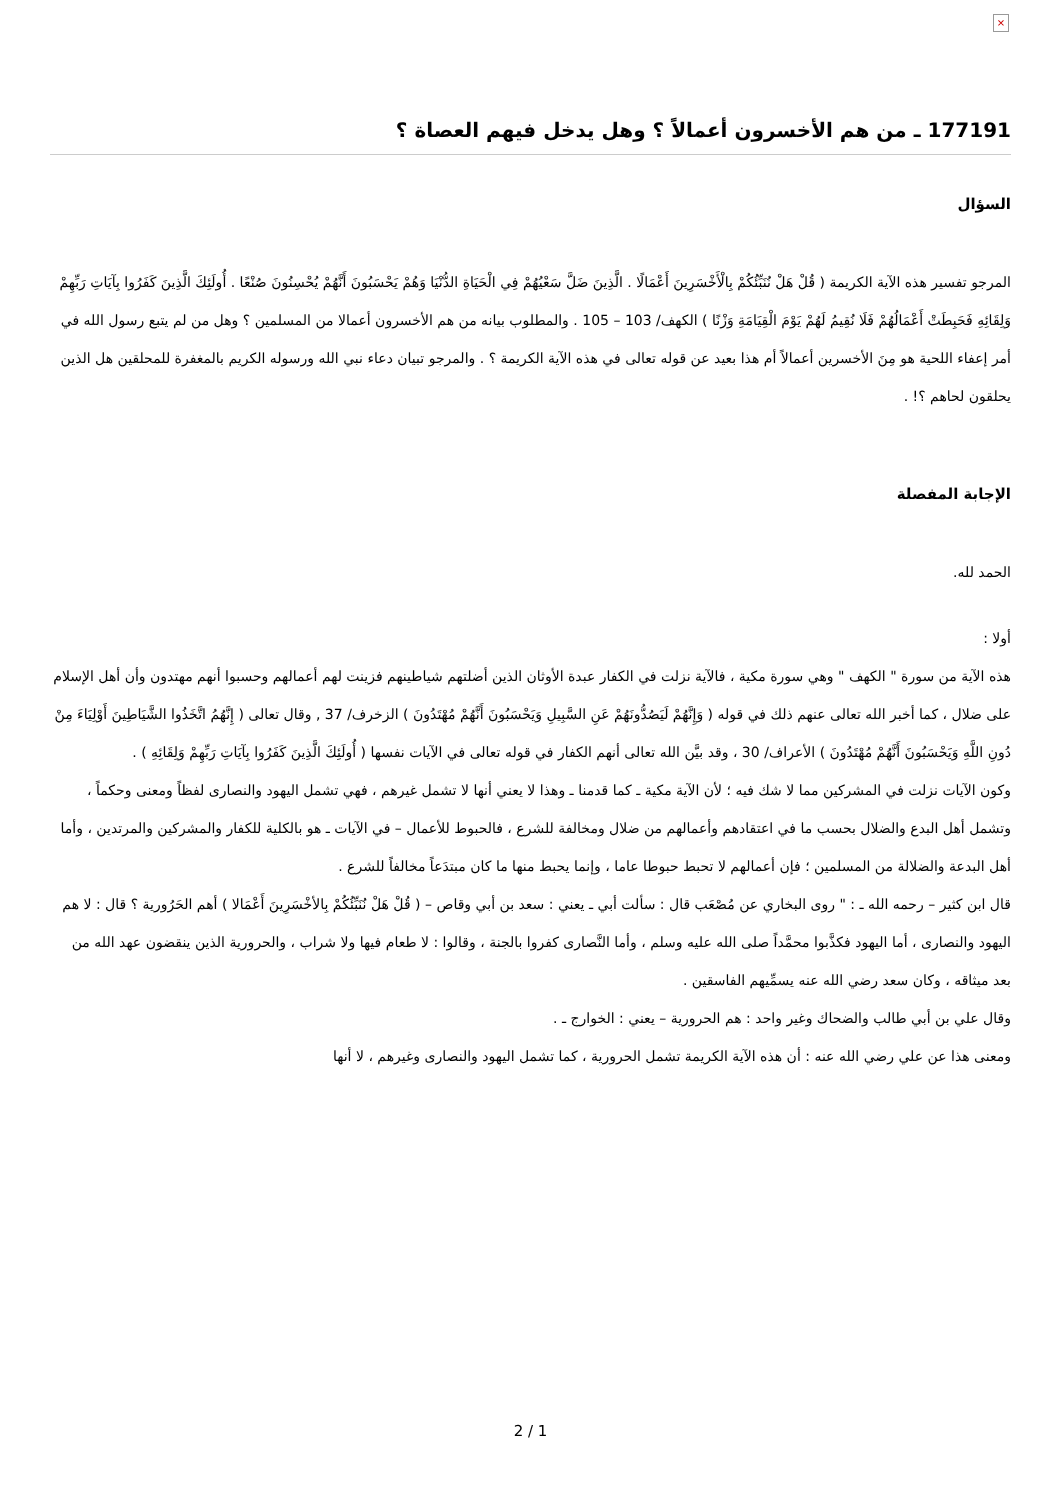×
177191 ـ من هم الأخسرون أعمالاً ؟ وهل يدخل فيهم العصاة ؟
السؤال
المرجو تفسير هذه الآية الكريمة ( قُلْ هَلْ نُنَبِّئُكُمْ بِالْأَخْسَرِينَ أَعْمَالًا . الَّذِينَ ضَلَّ سَعْيُهُمْ فِي الْحَيَاةِ الدُّنْيَا وَهُمْ يَحْسَبُونَ أَنَّهُمْ يُحْسِنُونَ صُنْعًا . أُولَئِكَ الَّذِينَ كَفَرُوا بِآيَاتِ رَبِّهِمْ وَلِقَائِهِ فَحَبِطَتْ أَعْمَالُهُمْ فَلَا نُقِيمُ لَهُمْ يَوْمَ الْقِيَامَةِ وَزْنًا ) الكهف/ 103 – 105 . والمطلوب بيانه من هم الأخسرون أعمالا من المسلمين ؟ وهل من لم يتبع رسول الله في أمر إعفاء اللحية هو مِنَ الأخسرين أعمالاً أم هذا بعيد عن قوله تعالى في هذه الآية الكريمة ؟ . والمرجو تبيان دعاء نبي الله ورسوله الكريم بالمغفرة للمحلقين هل الذين يحلقون لحاهم ؟! .
الإجابة المفصلة
الحمد لله.
أولا :
هذه الآية من سورة " الكهف " وهي سورة مكية ، فالآية نزلت في الكفار عبدة الأوثان الذين أضلتهم شياطينهم فزينت لهم أعمالهم وحسبوا أنهم مهتدون وأن أهل الإسلام على ضلال ، كما أخبر الله تعالى عنهم ذلك في قوله ( وَإِنَّهُمْ لَيَصُدُّونَهُمْ عَنِ السَّبِيلِ وَيَحْسَبُونَ أَنَّهُمْ مُهْتَدُونَ ) الزخرف/ 37 , وقال تعالى ( إِنَّهُمُ اتَّخَذُوا الشَّيَاطِينَ أَوْلِيَاءَ مِنْ دُونِ اللَّهِ وَيَحْسَبُونَ أَنَّهُمْ مُهْتَدُونَ ) الأعراف/ 30 ، وقد بيَّن الله تعالى أنهم الكفار في قوله تعالى في الآيات نفسها ( أُولَئِكَ الَّذِينَ كَفَرُوا بِآيَاتِ رَبِّهِمْ وَلِقَائِهِ ) .
وكون الآيات نزلت في المشركين مما لا شك فيه ؛ لأن الآية مكية ـ كما قدمنا ـ وهذا لا يعني أنها لا تشمل غيرهم ، فهي تشمل اليهود والنصارى لفظاً ومعنى وحكماً ، وتشمل أهل البدع والضلال بحسب ما في اعتقادهم وأعمالهم من ضلال ومخالفة للشرع ، فالحبوط للأعمال – في الآيات ـ هو بالكلية للكفار والمشركين والمرتدين ، وأما أهل البدعة والضلالة من المسلمين ؛ فإن أعمالهم لا تحبط حبوطا عاما ، وإنما يحبط منها ما كان مبتدَعاً مخالفاً للشرع .
قال ابن كثير – رحمه الله ـ : " روى البخاري عن مُصْعَب قال : سألت أبي ـ يعني : سعد بن أبي وقاص – ( قُلْ هَلْ نُنَبِّئُكُمْ بِالأخْسَرِينَ أَعْمَالا ) أهم الحَرُورية ؟ قال : لا هم اليهود والنصارى ، أما اليهود فكذَّبوا محمَّداً صلى الله عليه وسلم ، وأما النَّصارى كفروا بالجنة ، وقالوا : لا طعام فيها ولا شراب ، والحرورية الذين ينقضون عهد الله من بعد ميثاقه ، وكان سعد رضي الله عنه يسمِّيهم الفاسقين .
وقال علي بن أبي طالب والضحاك وغير واحد : هم الحرورية – يعني : الخوارج ـ .
ومعنى هذا عن علي رضي الله عنه : أن هذه الآية الكريمة تشمل الحرورية ، كما تشمل اليهود والنصارى وغيرهم ، لا أنها
2 / 1